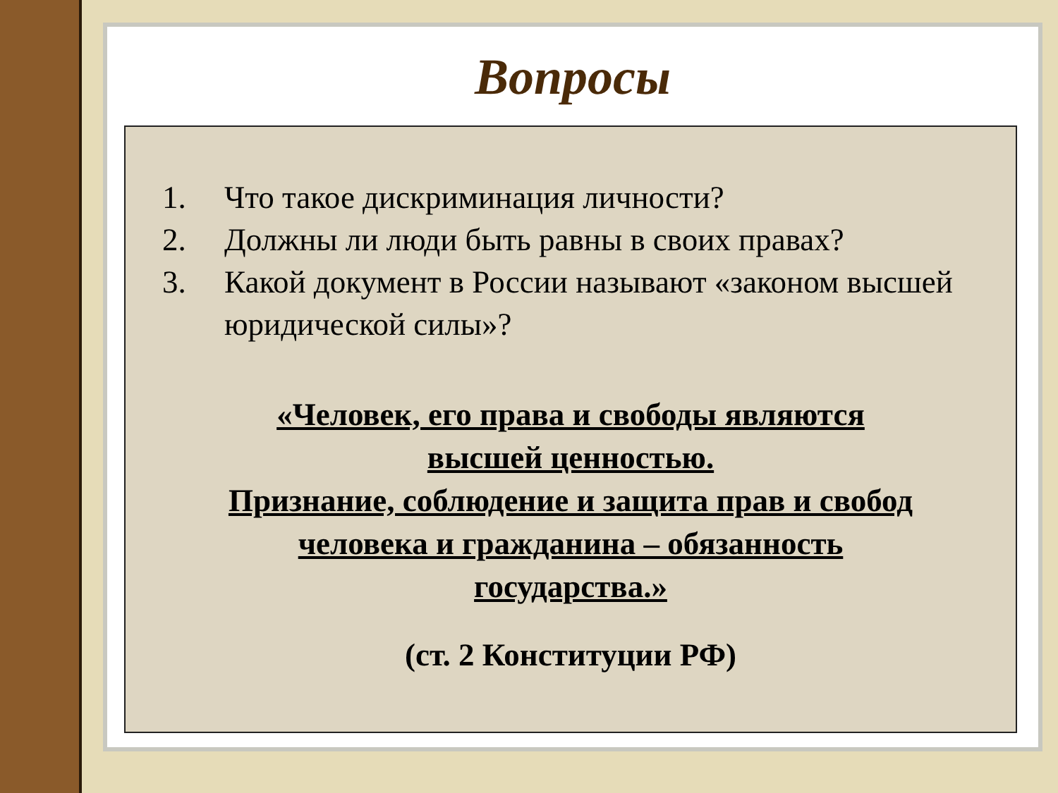Вопросы
1. Что такое дискриминация личности?
2. Должны ли люди быть равны в своих правах?
3. Какой документ в России называют «законом высшей юридической силы»?
«Человек, его права и свободы являются
высшей ценностью.
Признание, соблюдение и защита прав и свобод
человека и гражданина – обязанность
государства.»
(ст. 2 Конституции РФ)